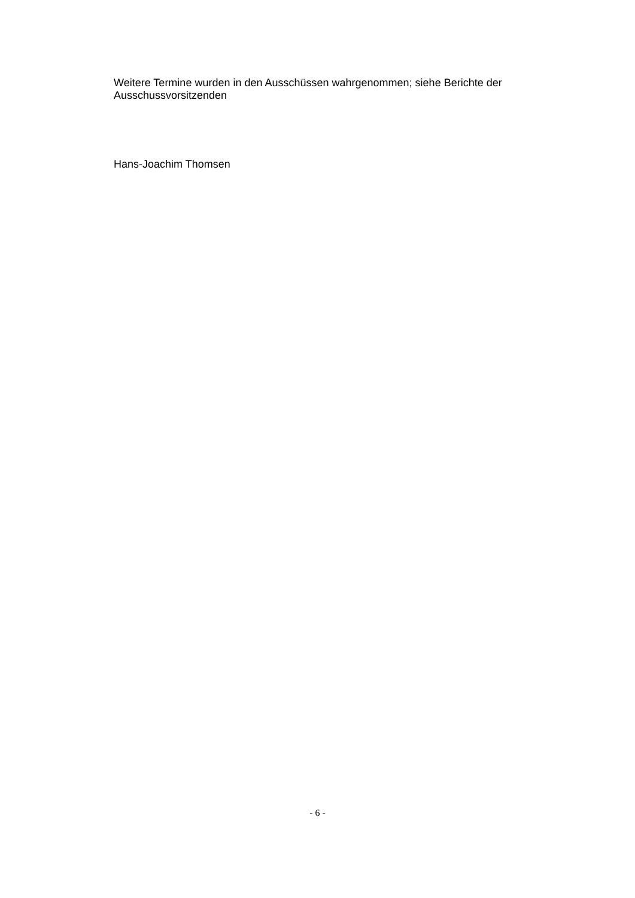Weitere Termine wurden in den Ausschüssen wahrgenommen; siehe Berichte der Ausschussvorsitzenden
Hans-Joachim Thomsen
- 6 -